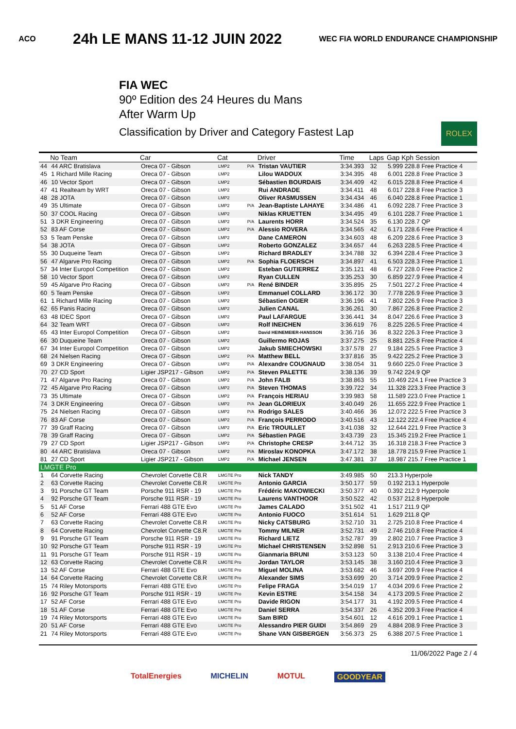ACO 24h LE MANS 11-12 JUIN 2022 WEC FIA WORLD ENDURANCE CHAMPIONSHIP
FIA WEC
90º Edition des 24 Heures du Mans
After Warm Up
Classification by Driver and Category Fastest Lap ROLEX
| | No Team | Car | Cat | | Driver | Time | Laps | Gap Kph Session |
| --- | --- | --- | --- | --- | --- | --- | --- | --- |
| 44 | 44 ARC Bratislava | Oreca 07 - Gibson | LMP2 | P/A | Tristan VAUTIER | 3:34.393 | 32 | 5.999 228.8 Free Practice 4 |
| 45 | 1 Richard Mille Racing | Oreca 07 - Gibson | LMP2 | | Lilou WADOUX | 3:34.395 | 48 | 6.001 228.8 Free Practice 3 |
| 46 | 10 Vector Sport | Oreca 07 - Gibson | LMP2 | | Sébastien BOURDAIS | 3:34.409 | 42 | 6.015 228.8 Free Practice 4 |
| 47 | 41 Realteam by WRT | Oreca 07 - Gibson | LMP2 | | Rui ANDRADE | 3:34.411 | 48 | 6.017 228.8 Free Practice 3 |
| 48 | 28 JOTA | Oreca 07 - Gibson | LMP2 | | Oliver RASMUSSEN | 3:34.434 | 46 | 6.040 228.8 Free Practice 1 |
| 49 | 35 Ultimate | Oreca 07 - Gibson | LMP2 | P/A | Jean-Baptiste LAHAYE | 3:34.486 | 41 | 6.092 228.7 Free Practice 3 |
| 50 | 37 COOL Racing | Oreca 07 - Gibson | LMP2 | | Niklas KRUETTEN | 3:34.495 | 49 | 6.101 228.7 Free Practice 1 |
| 51 | 3 DKR Engineering | Oreca 07 - Gibson | LMP2 | P/A | Laurents HORR | 3:34.524 | 35 | 6.130 228.7 QP |
| 52 | 83 AF Corse | Oreca 07 - Gibson | LMP2 | P/A | Alessio ROVERA | 3:34.565 | 42 | 6.171 228.6 Free Practice 4 |
| 53 | 5 Team Penske | Oreca 07 - Gibson | LMP2 | | Dane CAMERON | 3:34.603 | 48 | 6.209 228.6 Free Practice 3 |
| 54 | 38 JOTA | Oreca 07 - Gibson | LMP2 | | Roberto GONZALEZ | 3:34.657 | 44 | 6.263 228.5 Free Practice 4 |
| 55 | 30 Duqueine Team | Oreca 07 - Gibson | LMP2 | | Richard BRADLEY | 3:34.788 | 32 | 6.394 228.4 Free Practice 3 |
| 56 | 47 Algarve Pro Racing | Oreca 07 - Gibson | LMP2 | P/A | Sophia FLOERSCH | 3:34.897 | 41 | 6.503 228.3 Free Practice 1 |
| 57 | 34 Inter Europol Competition | Oreca 07 - Gibson | LMP2 | | Esteban GUTIERREZ | 3:35.121 | 48 | 6.727 228.0 Free Practice 2 |
| 58 | 10 Vector Sport | Oreca 07 - Gibson | LMP2 | | Ryan CULLEN | 3:35.253 | 30 | 6.859 227.9 Free Practice 4 |
| 59 | 45 Algarve Pro Racing | Oreca 07 - Gibson | LMP2 | P/A | René BINDER | 3:35.895 | 25 | 7.501 227.2 Free Practice 4 |
| 60 | 5 Team Penske | Oreca 07 - Gibson | LMP2 | | Emmanuel COLLARD | 3:36.172 | 30 | 7.778 226.9 Free Practice 3 |
| 61 | 1 Richard Mille Racing | Oreca 07 - Gibson | LMP2 | | Sébastien OGIER | 3:36.196 | 41 | 7.802 226.9 Free Practice 3 |
| 62 | 65 Panis Racing | Oreca 07 - Gibson | LMP2 | | Julien CANAL | 3:36.261 | 30 | 7.867 226.8 Free Practice 2 |
| 63 | 48 IDEC Sport | Oreca 07 - Gibson | LMP2 | | Paul LAFARGUE | 3:36.441 | 34 | 8.047 226.6 Free Practice 3 |
| 64 | 32 Team WRT | Oreca 07 - Gibson | LMP2 | | Rolf INEICHEN | 3:36.619 | 76 | 8.225 226.5 Free Practice 4 |
| 65 | 43 Inter Europol Competition | Oreca 07 - Gibson | LMP2 | | David HEINEMEIER-HANSSON | 3:36.716 | 36 | 8.322 226.3 Free Practice 3 |
| 66 | 30 Duqueine Team | Oreca 07 - Gibson | LMP2 | | Guillermo ROJAS | 3:37.275 | 25 | 8.881 225.8 Free Practice 4 |
| 67 | 34 Inter Europol Competition | Oreca 07 - Gibson | LMP2 | | Jakub SMIECHOWSKI | 3:37.578 | 27 | 9.184 225.5 Free Practice 3 |
| 68 | 24 Nielsen Racing | Oreca 07 - Gibson | LMP2 | P/A | Matthew BELL | 3:37.816 | 35 | 9.422 225.2 Free Practice 3 |
| 69 | 3 DKR Engineering | Oreca 07 - Gibson | LMP2 | P/A | Alexandre COUGNAUD | 3:38.054 | 31 | 9.660 225.0 Free Practice 3 |
| 70 | 27 CD Sport | Ligier JSP217 - Gibson | LMP2 | P/A | Steven PALETTE | 3:38.136 | 39 | 9.742 224.9 QP |
| 71 | 47 Algarve Pro Racing | Oreca 07 - Gibson | LMP2 | P/A | John FALB | 3:38.863 | 55 | 10.469 224.1 Free Practice 3 |
| 72 | 45 Algarve Pro Racing | Oreca 07 - Gibson | LMP2 | P/A | Steven THOMAS | 3:39.722 | 34 | 11.328 223.3 Free Practice 3 |
| 73 | 35 Ultimate | Oreca 07 - Gibson | LMP2 | P/A | François HERIAU | 3:39.983 | 58 | 11.589 223.0 Free Practice 1 |
| 74 | 3 DKR Engineering | Oreca 07 - Gibson | LMP2 | P/A | Jean GLORIEUX | 3:40.049 | 26 | 11.655 222.9 Free Practice 1 |
| 75 | 24 Nielsen Racing | Oreca 07 - Gibson | LMP2 | P/A | Rodrigo SALES | 3:40.466 | 36 | 12.072 222.5 Free Practice 3 |
| 76 | 83 AF Corse | Oreca 07 - Gibson | LMP2 | P/A | François PERRODO | 3:40.516 | 43 | 12.122 222.4 Free Practice 4 |
| 77 | 39 Graff Racing | Oreca 07 - Gibson | LMP2 | P/A | Eric TROUILLET | 3:41.038 | 32 | 12.644 221.9 Free Practice 3 |
| 78 | 39 Graff Racing | Oreca 07 - Gibson | LMP2 | P/A | Sébastien PAGE | 3:43.739 | 23 | 15.345 219.2 Free Practice 1 |
| 79 | 27 CD Sport | Ligier JSP217 - Gibson | LMP2 | P/A | Christophe CRESP | 3:44.712 | 35 | 16.318 218.3 Free Practice 3 |
| 80 | 44 ARC Bratislava | Oreca 07 - Gibson | LMP2 | P/A | Miroslav KONOPKA | 3:47.172 | 38 | 18.778 215.9 Free Practice 1 |
| 81 | 27 CD Sport | Ligier JSP217 - Gibson | LMP2 | P/A | Michael JENSEN | 3:47.381 | 37 | 18.987 215.7 Free Practice 1 |
| LMGTE Pro | | | | | | | | |
| 1 | 64 Corvette Racing | Chevrolet Corvette C8.R | LMGTE Pro | | Nick TANDY | 3:49.985 | 50 | 213.3 Hyperpole |
| 2 | 63 Corvette Racing | Chevrolet Corvette C8.R | LMGTE Pro | | Antonio GARCIA | 3:50.177 | 59 | 0.192 213.1 Hyperpole |
| 3 | 91 Porsche GT Team | Porsche 911 RSR - 19 | LMGTE Pro | | Frédéric MAKOWIECKI | 3:50.377 | 40 | 0.392 212.9 Hyperpole |
| 4 | 92 Porsche GT Team | Porsche 911 RSR - 19 | LMGTE Pro | | Laurens VANTHOOR | 3:50.522 | 42 | 0.537 212.8 Hyperpole |
| 5 | 51 AF Corse | Ferrari 488 GTE Evo | LMGTE Pro | | James CALADO | 3:51.502 | 41 | 1.517 211.9 QP |
| 6 | 52 AF Corse | Ferrari 488 GTE Evo | LMGTE Pro | | Antonio FUOCO | 3:51.614 | 51 | 1.629 211.8 QP |
| 7 | 63 Corvette Racing | Chevrolet Corvette C8.R | LMGTE Pro | | Nicky CATSBURG | 3:52.710 | 31 | 2.725 210.8 Free Practice 4 |
| 8 | 64 Corvette Racing | Chevrolet Corvette C8.R | LMGTE Pro | | Tommy MILNER | 3:52.731 | 49 | 2.746 210.8 Free Practice 4 |
| 9 | 91 Porsche GT Team | Porsche 911 RSR - 19 | LMGTE Pro | | Richard LIETZ | 3:52.787 | 39 | 2.802 210.7 Free Practice 3 |
| 10 | 92 Porsche GT Team | Porsche 911 RSR - 19 | LMGTE Pro | | Michael CHRISTENSEN | 3:52.898 | 51 | 2.913 210.6 Free Practice 3 |
| 11 | 91 Porsche GT Team | Porsche 911 RSR - 19 | LMGTE Pro | | Gianmaria BRUNI | 3:53.123 | 50 | 3.138 210.4 Free Practice 4 |
| 12 | 63 Corvette Racing | Chevrolet Corvette C8.R | LMGTE Pro | | Jordan TAYLOR | 3:53.145 | 38 | 3.160 210.4 Free Practice 3 |
| 13 | 52 AF Corse | Ferrari 488 GTE Evo | LMGTE Pro | | Miguel MOLINA | 3:53.682 | 46 | 3.697 209.9 Free Practice 4 |
| 14 | 64 Corvette Racing | Chevrolet Corvette C8.R | LMGTE Pro | | Alexander SIMS | 3:53.699 | 20 | 3.714 209.9 Free Practice 2 |
| 15 | 74 Riley Motorsports | Ferrari 488 GTE Evo | LMGTE Pro | | Felipe FRAGA | 3:54.019 | 17 | 4.034 209.6 Free Practice 2 |
| 16 | 92 Porsche GT Team | Porsche 911 RSR - 19 | LMGTE Pro | | Kevin ESTRE | 3:54.158 | 34 | 4.173 209.5 Free Practice 2 |
| 17 | 52 AF Corse | Ferrari 488 GTE Evo | LMGTE Pro | | Davide RIGON | 3:54.177 | 31 | 4.192 209.5 Free Practice 4 |
| 18 | 51 AF Corse | Ferrari 488 GTE Evo | LMGTE Pro | | Daniel SERRA | 3:54.337 | 26 | 4.352 209.3 Free Practice 4 |
| 19 | 74 Riley Motorsports | Ferrari 488 GTE Evo | LMGTE Pro | | Sam BIRD | 3:54.601 | 12 | 4.616 209.1 Free Practice 1 |
| 20 | 51 AF Corse | Ferrari 488 GTE Evo | LMGTE Pro | | Alessandro PIER GUIDI | 3:54.869 | 29 | 4.884 208.9 Free Practice 3 |
| 21 | 74 Riley Motorsports | Ferrari 488 GTE Evo | LMGTE Pro | | Shane VAN GISBERGEN | 3:56.373 | 25 | 6.388 207.5 Free Practice 1 |
11/06/2022 Page 2 / 4
TotalEnergies MICHELIN MOTUL GOODYEAR